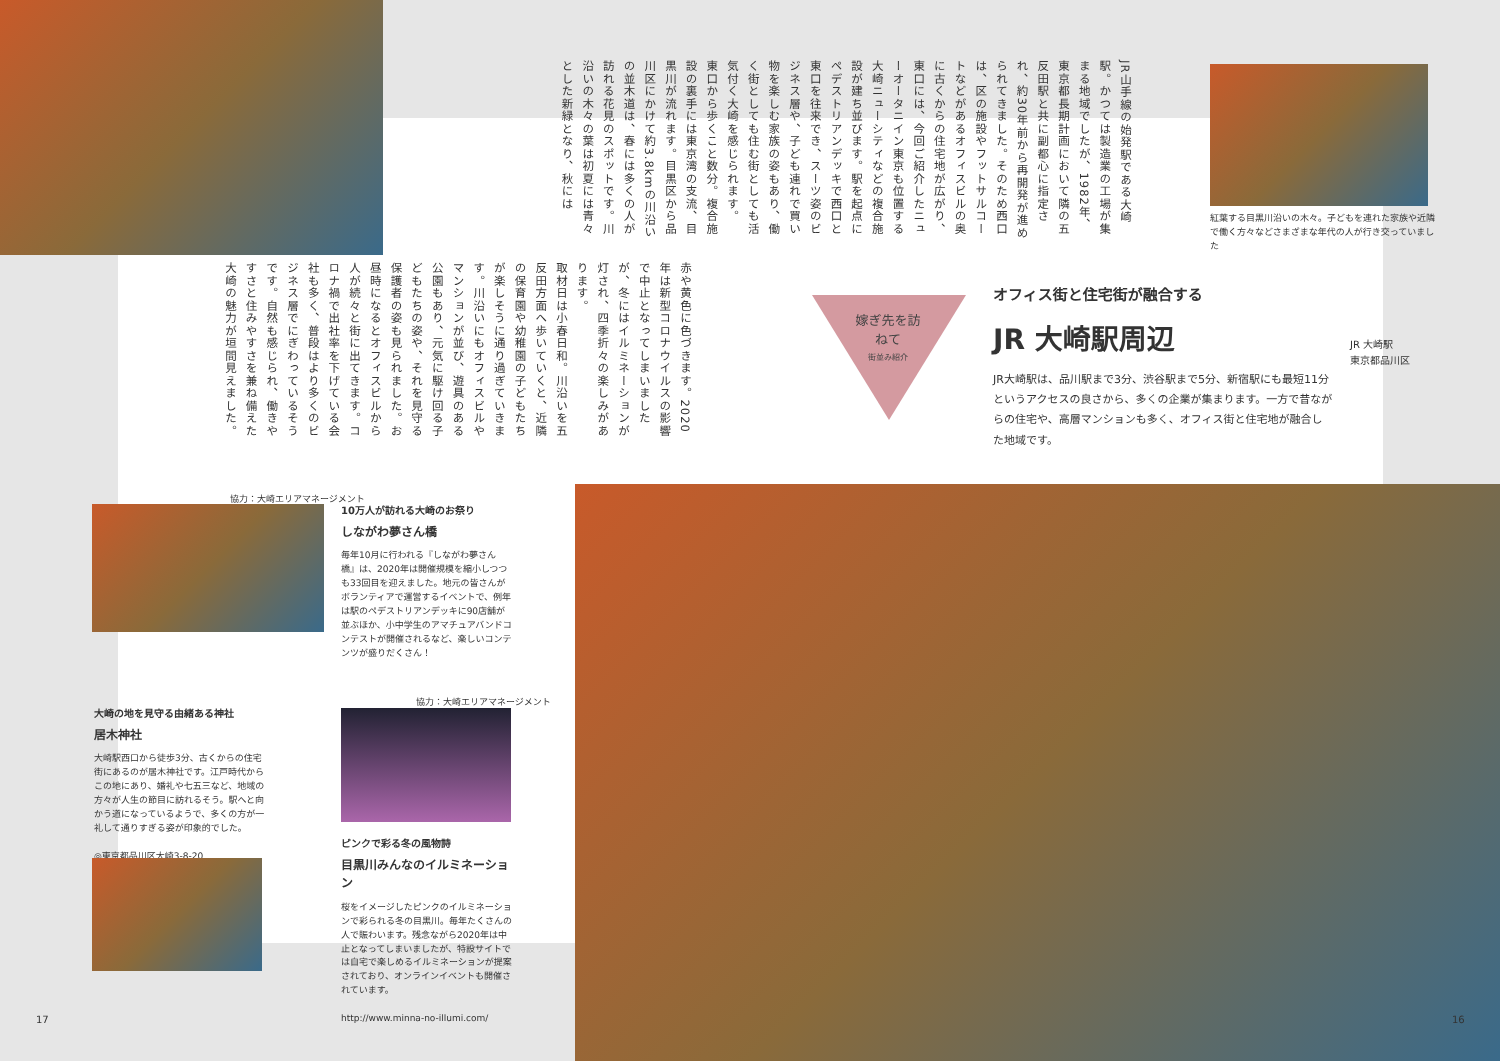紅葉する目黒川沿いの木々。子どもを連れた家族や近隣で働く方々などさまざまな年代の人が行き交っていました
JR山手線の始発駅である大崎駅。かつては製造業の工場が集まる地域でしたが、1982年、東京都長期計画において隣の五反田駅と共に副都心に指定され、約30年前から再開発が進められてきました。そのため西口は、区の施設やフットサルコートなどがあるオフィスビルの奥に古くからの住宅地が広がり、東口には、今回ご紹介したニューオータニイン東京も位置する大崎ニューシティなどの複合施設が建ち並びます。駅を起点にペデストリアンデッキで西口と東口を往来でき、スーツ姿のビジネス層や、子ども連れで買い物を楽しむ家族の姿もあり、働く街としても住む街としても活気付く大崎を感じられます。
東口から歩くこと数分。複合施設の裏手には東京湾の支流、目黒川が流れます。目黒区から品川区にかけて約3.8kmの川沿いの並木道は、春には多くの人が訪れる花見のスポットです。川沿いの木々の葉は初夏には青々とした新緑となり、秋には
赤や黄色に色づきます。2020年は新型コロナウイルスの影響で中止となってしまいましたが、冬にはイルミネーションが灯され、四季折々の楽しみがあります。
取材日は小春日和。川沿いを五反田方面へ歩いていくと、近隣の保育園や幼稚園の子どもたちが楽しそうに通り過ぎていきます。川沿いにもオフィスビルやマンションが並び、遊具のある公園もあり、元気に駆け回る子どもたちの姿や、それを見守る保護者の姿も見られました。お昼時になるとオフィスビルから人が続々と街に出てきます。コロナ禍で出社率を下げている会社も多く、普段はより多くのビジネス層でにぎわっているそうです。自然も感じられ、働きやすさと住みやすさを兼ね備えた大崎の魅力が垣間見えました。
嫁ぎ先を訪ねて
街並み紹介
オフィス街と住宅街が融合する
JR 大崎駅周辺
JR大崎駅は、品川駅まで3分、渋谷駅まで5分、新宿駅にも最短11分というアクセスの良さから、多くの企業が集まります。一方で昔ながらの住宅や、高層マンションも多く、オフィス街と住宅地が融合した地域です。
JR 大崎駅
東京都品川区
協力：大崎エリアマネージメント
10万人が訪れる大崎のお祭り
しながわ夢さん橋
毎年10月に行われる『しながわ夢さん橋』は、2020年は開催規模を縮小しつつも33回目を迎えました。地元の皆さんがボランティアで運営するイベントで、例年は駅のペデストリアンデッキに90店舗が並ぶほか、小中学生のアマチュアバンドコンテストが開催されるなど、楽しいコンテンツが盛りだくさん！
大崎の地を見守る由緒ある神社
居木神社
大崎駅西口から徒歩3分、古くからの住宅街にあるのが居木神社です。江戸時代からこの地にあり、婚礼や七五三など、地域の方々が人生の節目に訪れるそう。駅へと向かう道になっているようで、多くの方が一礼して通りすぎる姿が印象的でした。
◎東京都品川区大崎3-8-20
協力：大崎エリアマネージメント
ピンクで彩る冬の風物詩
目黒川みんなのイルミネーション
桜をイメージしたピンクのイルミネーションで彩られる冬の目黒川。毎年たくさんの人で賑わいます。残念ながら2020年は中止となってしまいましたが、特設サイトでは自宅で楽しめるイルミネーションが提案されており、オンラインイベントも開催されています。
http://www.minna-no-illumi.com/
17 16